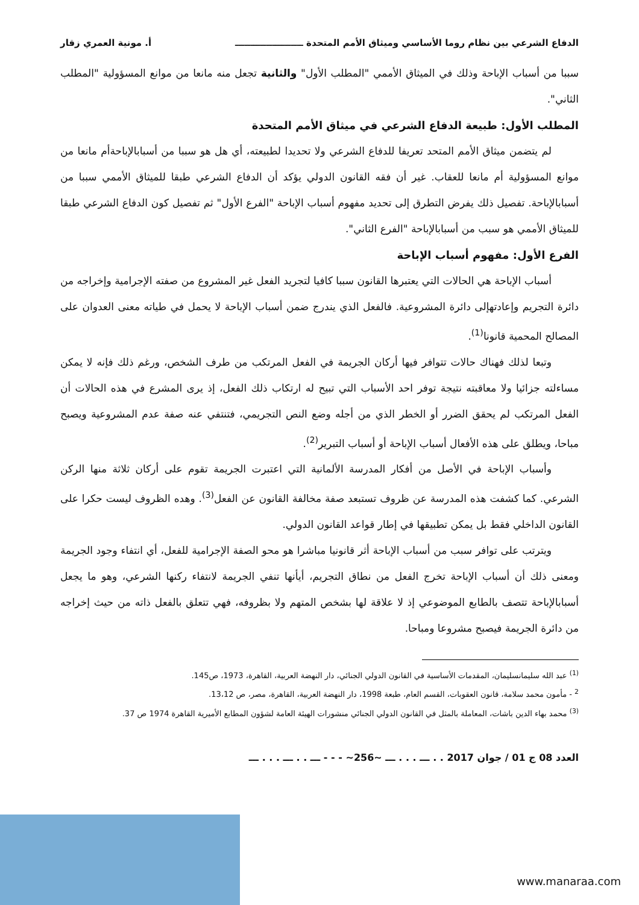الدفاع الشرعي بين نظام روما الأساسي وميثاق الأمم المتحدة ــــــــــــــــــــــ أ. مونية العمري زقار
سببا من أسباب الإباحة وذلك في الميثاق الأممي "المطلب الأول" والثانية تجعل منه مانعا من موانع المسؤولية "المطلب الثاني".
المطلب الأول: طبيعة الدفاع الشرعي في ميثاق الأمم المتحدة
لم يتضمن ميثاق الأمم المتحد تعريفا للدفاع الشرعي ولا تحديدا لطبيعته، أي هل هو سببا من أسبابالإباحةأم مانعا من موانع المسؤولية أم مانعا للعقاب. غير أن فقه القانون الدولي يؤكد أن الدفاع الشرعي طبقا للميثاق الأممي سببا من أسبابالإباحة. تفصيل ذلك يفرض التطرق إلى تحديد مفهوم أسباب الإباحة "الفرع الأول" ثم تفصيل كون الدفاع الشرعي طبقا للميثاق الأممي هو سبب من أسبابالإباحة "الفرع الثاني".
الفرع الأول: مفهوم أسباب الإباحة
أسباب الإباحة هي الحالات التي يعتبرها القانون سببا كافيا لتجريد الفعل غير المشروع من صفته الإجرامية وإخراجه من دائرة التجريم وإعادتهإلى دائرة المشروعية. فالفعل الذي يندرج ضمن أسباب الإباحة لا يحمل في طياته معنى العدوان على المصالح المحمية قانونا<sup>(1)</sup>.
وتبعا لذلك فهناك حالات تتوافر فيها أركان الجريمة في الفعل المرتكب من طرف الشخص، ورغم ذلك فإنه لا يمكن مساءلته جزائيا ولا معاقبته نتيجة توفر احد الأسباب التي تبيح له ارتكاب ذلك الفعل، إذ يرى المشرع في هذه الحالات أن الفعل المرتكب لم يحقق الضرر أو الخطر الذي من أجله وضع النص التجريمي، فتنتفي عنه صفة عدم المشروعية ويصبح مباحا، ويطلق على هذه الأفعال أسباب الإباحة أو أسباب التبرير<sup>(2)</sup>.
وأسباب الإباحة في الأصل من أفكار المدرسة الألمانية التي اعتبرت الجريمة تقوم على أركان ثلاثة منها الركن الشرعي. كما كشفت هذه المدرسة عن ظروف تستبعد صفة مخالفة القانون عن الفعل<sup>(3)</sup>. وهده الظروف ليست حكرا على القانون الداخلي فقط بل يمكن تطبيقها في إطار قواعد القانون الدولي.
ويترتب على توافر سبب من أسباب الإباحة أثر قانونيا مباشرا هو محو الصفة الإجرامية للفعل، أي انتفاء وجود الجريمة ومعنى ذلك أن أسباب الإباحة تخرج الفعل من نطاق التجريم، أيأنها تنفي الجريمة لانتفاء ركنها الشرعي، وهو ما يجعل أسبابالإباحة تتصف بالطابع الموضوعي إذ لا علاقة لها بشخص المتهم ولا بظروفه، فهي تتعلق بالفعل ذاته من حيث إخراجه من دائرة الجريمة فيصبح مشروعا ومباحا.
<sup>(1)</sup> عبد الله سليمانسليمان، المقدمات الأساسية في القانون الدولي الجنائي، دار النهضة العربية، القاهرة، 1973، ص145.
<sup>2</sup> - مأمون محمد سلامة، قانون العقوبات، القسم العام، طبعة 1998، دار النهضة العربية، القاهرة، مصر، ص 13،12.
<sup>(3)</sup> محمد بهاء الدين باشات، المعاملة بالمثل في القانون الدولي الجنائي منشورات الهيئة العامة لشؤون المطابع الأميرية القاهرة 1974 ص 37.
العدد 08 ج 01 / جوان 2017 . . ـــ . . . ـــ ~256~ - - - ـــ . . ـــ . . . ـــ
www.manaraa.com